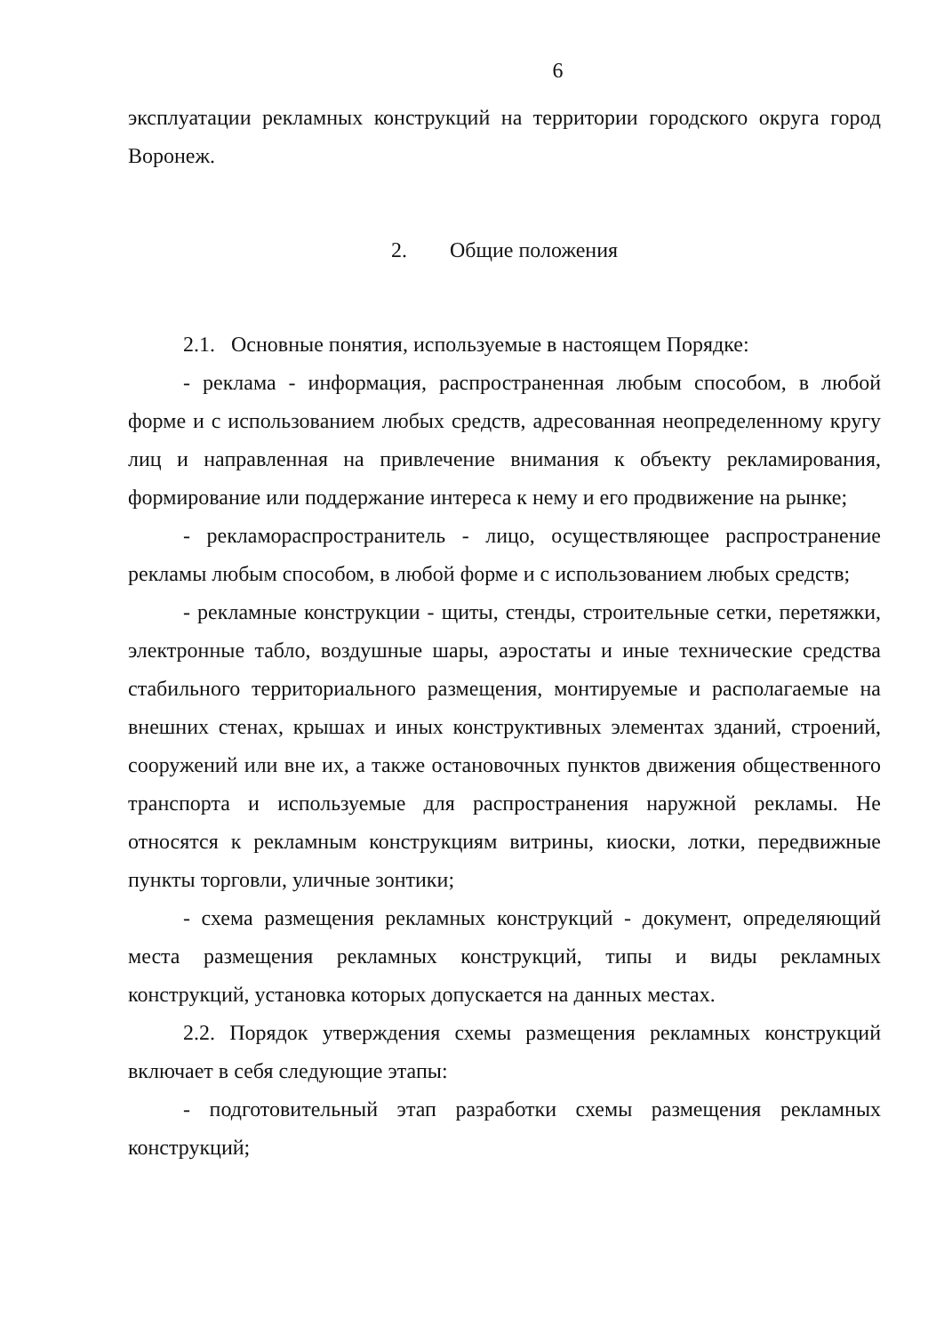6
эксплуатации рекламных конструкций на территории городского округа город Воронеж.
2. Общие положения
2.1. Основные понятия, используемые в настоящем Порядке:
- реклама - информация, распространенная любым способом, в любой форме и с использованием любых средств, адресованная неопределенному кругу лиц и направленная на привлечение внимания к объекту рекламирования, формирование или поддержание интереса к нему и его продвижение на рынке;
- рекламораспространитель - лицо, осуществляющее распространение рекламы любым способом, в любой форме и с использованием любых средств;
- рекламные конструкции - щиты, стенды, строительные сетки, перетяжки, электронные табло, воздушные шары, аэростаты и иные технические средства стабильного территориального размещения, монтируемые и располагаемые на внешних стенах, крышах и иных конструктивных элементах зданий, строений, сооружений или вне их, а также остановочных пунктов движения общественного транспорта и используемые для распространения наружной рекламы. Не относятся к рекламным конструкциям витрины, киоски, лотки, передвижные пункты торговли, уличные зонтики;
- схема размещения рекламных конструкций - документ, определяющий места размещения рекламных конструкций, типы и виды рекламных конструкций, установка которых допускается на данных местах.
2.2. Порядок утверждения схемы размещения рекламных конструкций включает в себя следующие этапы:
- подготовительный этап разработки схемы размещения рекламных конструкций;